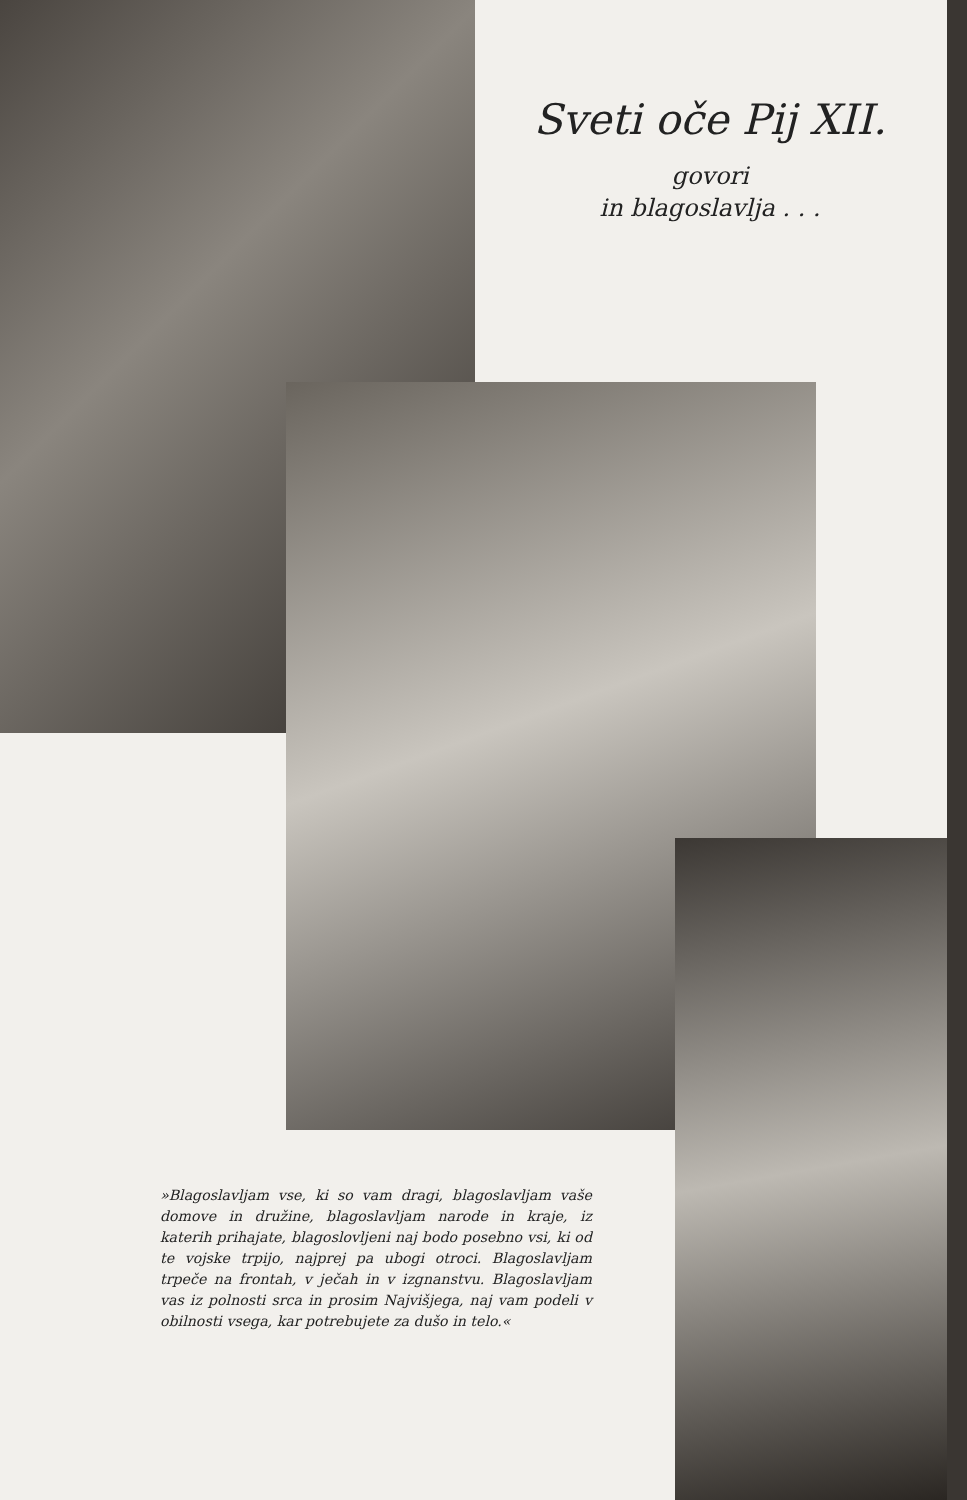Sveti oče Pij XII.
govori
in blagoslavlja . . .
»Blagoslavljam vse, ki so vam dragi, blagoslavljam vaše domove in družine, blagoslavljam narode in kraje, iz katerih prihajate, blagoslovljeni naj bodo posebno vsi, ki od te vojske trpijo, najprej pa ubogi otroci. Blagoslavljam trpeče na frontah, v ječah in v izgnanstvu. Blagoslavljam vas iz polnosti srca in prosim Najvišjega, naj vam podeli v obilnosti vsega, kar potrebujete za dušo in telo.«